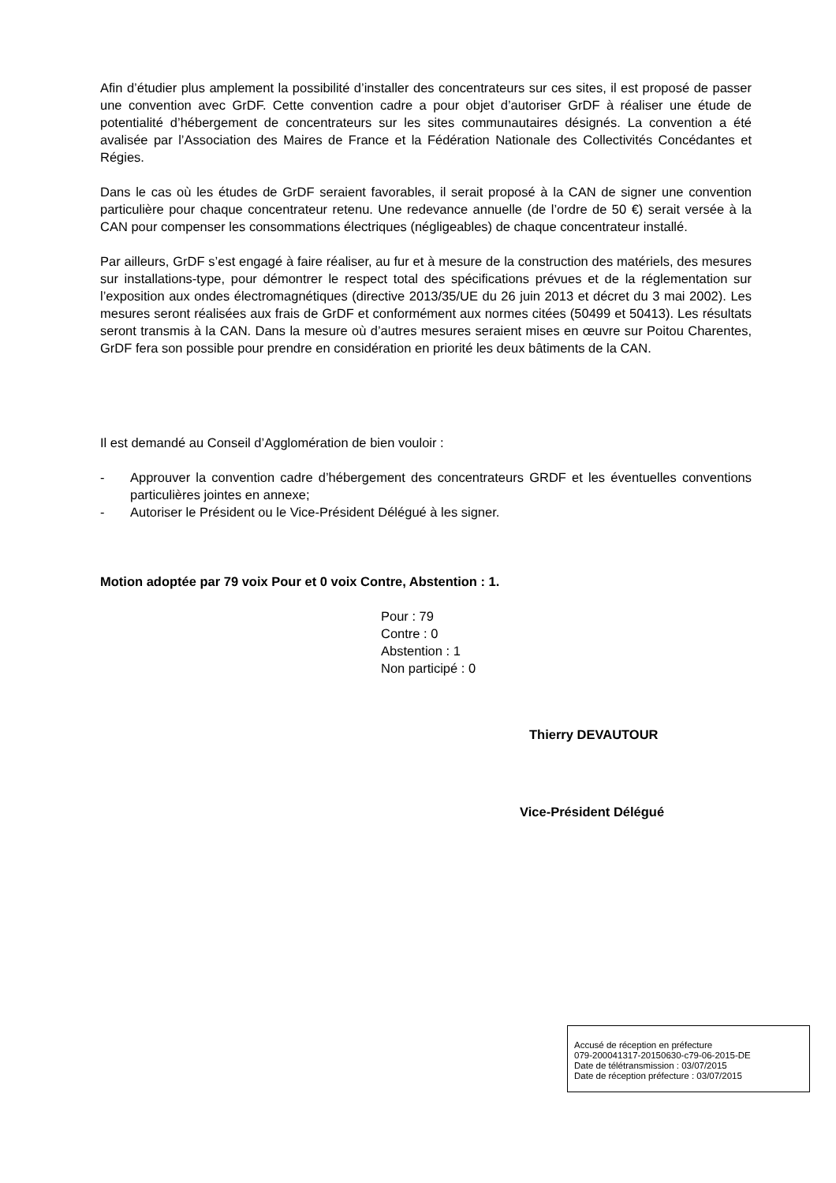Afin d’étudier plus amplement la possibilité d’installer des concentrateurs sur ces sites, il est proposé de passer une convention avec GrDF. Cette convention cadre a pour objet d’autoriser GrDF à réaliser une étude de potentialité d’hébergement de concentrateurs sur les sites communautaires désignés. La convention a été avalisée par l’Association des Maires de France et la Fédération Nationale des Collectivités Concédantes et Régies.
Dans le cas où les études de GrDF seraient favorables, il serait proposé à la CAN de signer une convention particulière pour chaque concentrateur retenu. Une redevance annuelle (de l’ordre de 50 €) serait versée à la CAN pour compenser les consommations électriques (négligeables) de chaque concentrateur installé.
Par ailleurs, GrDF s’est engagé à faire réaliser, au fur et à mesure de la construction des matériels, des mesures sur installations-type, pour démontrer le respect total des spécifications prévues et de la réglementation sur l’exposition aux ondes électromagnétiques (directive 2013/35/UE du 26 juin 2013 et décret du 3 mai 2002). Les mesures seront réalisées aux frais de GrDF et conformément aux normes citées (50499 et 50413). Les résultats seront transmis à la CAN. Dans la mesure où d’autres mesures seraient mises en œuvre sur Poitou Charentes, GrDF fera son possible pour prendre en considération en priorité les deux bâtiments de la CAN.
Il est demandé au Conseil d’Agglomération de bien vouloir :
- Approuver la convention cadre d’hébergement des concentrateurs GRDF et les éventuelles conventions particulières jointes en annexe;
- Autoriser le Président ou le Vice-Président Délégué à les signer.
Motion adoptée par 79 voix Pour et 0 voix Contre, Abstention : 1.
Pour : 79
Contre : 0
Abstention : 1
Non participé : 0
Thierry DEVAUTOUR
Vice-Président Délégué
Accusé de réception en préfecture
079-200041317-20150630-c79-06-2015-DE
Date de télétransmission : 03/07/2015
Date de réception préfecture : 03/07/2015